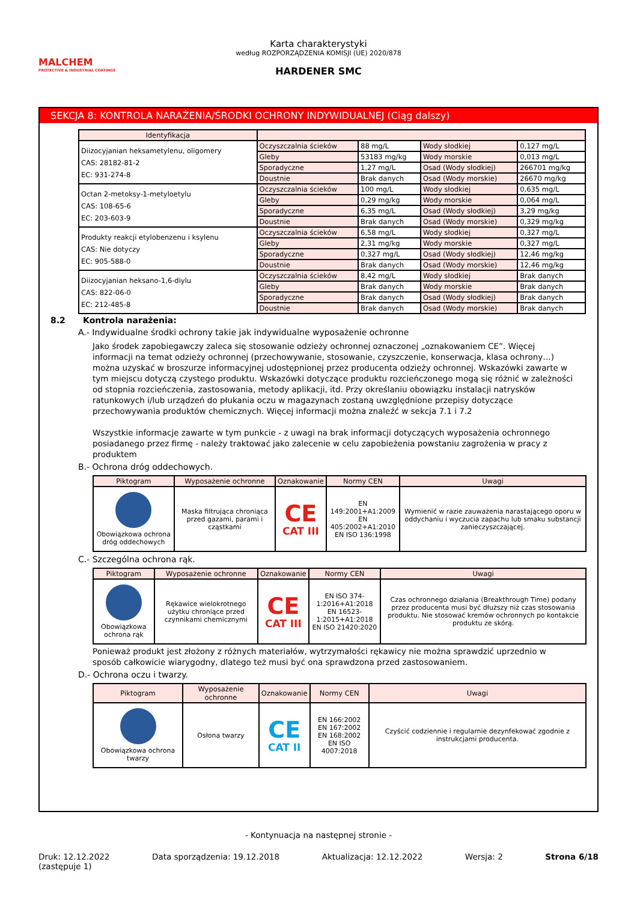MALCHEM
PROTECTIVE & INDUSTRIAL COATINGS
Karta charakterystyki
według ROZPORZĄDZENIA KOMISJI (UE) 2020/878
HARDENER SMC
SEKCJA 8: KONTROLA NARAŻENIA/ŚRODKI OCHRONY INDYWIDUALNEJ (Ciąg dalszy)
| Identyfikacja | | | | |
| --- | --- | --- | --- | --- |
| Diizocyjanian heksametylenu, oligomery CAS: 28182-81-2 EC: 931-274-8 | Oczyszczalnia ścieków | 88 mg/L | Wody słodkiej | 0,127 mg/L |
| | Gleby | 53183 mg/kg | Wody morskie | 0,013 mg/L |
| | Sporadyczne | 1,27 mg/L | Osad (Wody słodkiej) | 266701 mg/kg |
| | Doustnie | Brak danych | Osad (Wody morskie) | 26670 mg/kg |
| Octan 2-metoksy-1-metyloetylu CAS: 108-65-6 EC: 203-603-9 | Oczyszczalnia ścieków | 100 mg/L | Wody słodkiej | 0,635 mg/L |
| | Gleby | 0,29 mg/kg | Wody morskie | 0,064 mg/L |
| | Sporadyczne | 6,35 mg/L | Osad (Wody słodkiej) | 3,29 mg/kg |
| | Doustnie | Brak danych | Osad (Wody morskie) | 0,329 mg/kg |
| Produkty reakcji etylobenzenu i ksylenu CAS: Nie dotyczy EC: 905-588-0 | Oczyszczalnia ścieków | 6,58 mg/L | Wody słodkiej | 0,327 mg/L |
| | Gleby | 2,31 mg/kg | Wody morskie | 0,327 mg/L |
| | Sporadyczne | 0,327 mg/L | Osad (Wody słodkiej) | 12,46 mg/kg |
| | Doustnie | Brak danych | Osad (Wody morskie) | 12,46 mg/kg |
| Diizocyjanian heksano-1,6-diylu CAS: 822-06-0 EC: 212-485-8 | Oczyszczalnia ścieków | 8,42 mg/L | Wody słodkiej | Brak danych |
| | Gleby | Brak danych | Wody morskie | Brak danych |
| | Sporadyczne | Brak danych | Osad (Wody słodkiej) | Brak danych |
| | Doustnie | Brak danych | Osad (Wody morskie) | Brak danych |
8.2 Kontrola narażenia:
A.- Indywidualne środki ochrony takie jak indywidualne wyposażenie ochronne
Jako środek zapobiegawczy zaleca się stosowanie odzieży ochronnej oznaczonej „oznakowaniem CE”. Więcej informacji na temat odzieży ochronnej (przechowywanie, stosowanie, czyszczenie, konserwacja, klasa ochrony…) można uzyskać w broszurze informacyjnej udostępnionej przez producenta odzieży ochronnej. Wskazówki zawarte w tym miejscu dotyczą czystego produktu. Wskazówki dotyczące produktu rozcieńczonego mogą się różnić w zależności od stopnia rozcieńczenia, zastosowania, metody aplikacji, itd. Przy określaniu obowiązku instalacji natrysków ratunkowych i/lub urządzeń do płukania oczu w magazynach zostaną uwzględnione przepisy dotyczące przechowywania produktów chemicznych. Więcej informacji można znaleźć w sekcja 7.1 i 7.2
Wszystkie informacje zawarte w tym punkcie - z uwagi na brak informacji dotyczących wyposażenia ochronnego posiadanego przez firmę - należy traktować jako zalecenie w celu zapobieżenia powstaniu zagrożenia w pracy z produktem
B.- Ochrona dróg oddechowych.
| Piktogram | Wyposażenie ochronne | Oznakowanie | Normy CEN | Uwagi |
| --- | --- | --- | --- | --- |
| Obowiązkowa ochrona dróg oddechowych | Maska filtrująca chroniąca przed gazami, parami i cząstkami | CE CAT III | EN 149:2001+A1:2009 EN 405:2002+A1:2010 EN ISO 136:1998 | Wymienić w razie zauważenia narastającego oporu w oddychaniu i wyczucia zapachu lub smaku substancji zanieczyszczającej. |
C.- Szczególna ochrona rąk.
| Piktogram | Wyposażenie ochronne | Oznakowanie | Normy CEN | Uwagi |
| --- | --- | --- | --- | --- |
| Obowiązkowa ochrona rąk | Rękawice wielokrotnego użytku chroniące przed czynnikami chemicznymi | CE CAT III | EN ISO 374-1:2016+A1:2018 EN 16523-1:2015+A1:2018 EN ISO 21420:2020 | Czas ochronnego działania (Breakthrough Time) podany przez producenta musi być dłuższy niż czas stosowania produktu. Nie stosować kremów ochronnych po kontakcie produktu ze skórą. |
Ponieważ produkt jest złożony z różnych materiałów, wytrzymałości rękawicy nie można sprawdzić uprzednio w sposób całkowicie wiarygodny, dlatego też musi być ona sprawdzona przed zastosowaniem.
D.- Ochrona oczu i twarzy.
| Piktogram | Wyposażenie ochronne | Oznakowanie | Normy CEN | Uwagi |
| --- | --- | --- | --- | --- |
| Obowiązkowa ochrona twarzy | Osłona twarzy | CE CAT II | EN 166:2002 EN 167:2002 EN 168:2002 EN ISO 4007:2018 | Czyścić codziennie i regularnie dezynfekować zgodnie z instrukcjami producenta. |
- Kontynuacja na następnej stronie -
Druk: 12.12.2022
(zastępuje 1) Data sporządzenia: 19.12.2018 Aktualizacja: 12.12.2022 Wersja: 2 Strona 6/18